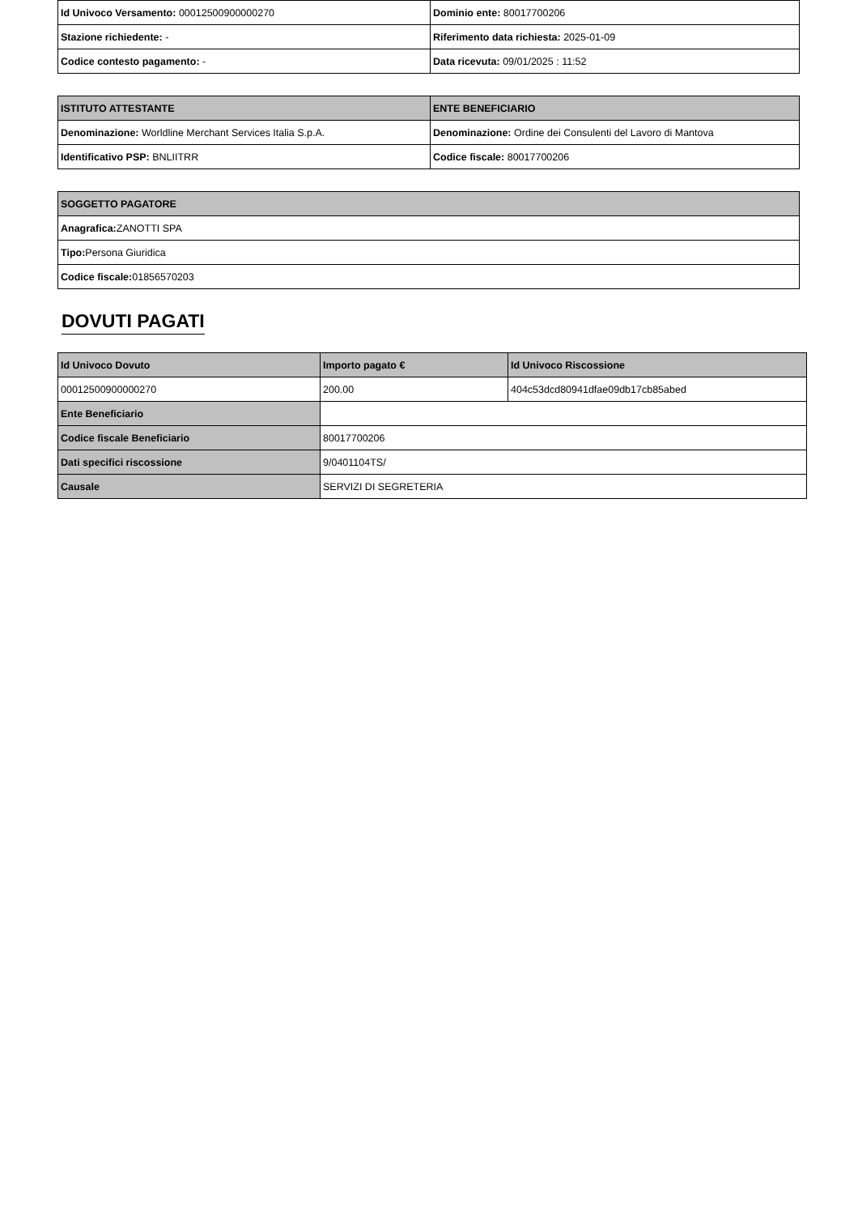| Id Univoco Versamento: 00012500900000270 | Dominio ente: 80017700206 |
| Stazione richiedente: - | Riferimento data richiesta: 2025-01-09 |
| Codice contesto pagamento: - | Data ricevuta: 09/01/2025 : 11:52 |
| ISTITUTO ATTESTANTE | ENTE BENEFICIARIO |
| --- | --- |
| Denominazione: Worldline Merchant Services Italia S.p.A. | Denominazione: Ordine dei Consulenti del Lavoro di Mantova |
| Identificativo PSP: BNLIITRR | Codice fiscale: 80017700206 |
| SOGGETTO PAGATORE |
| --- |
| Anagrafica: ZANOTTI SPA |
| Tipo: Persona Giuridica |
| Codice fiscale: 01856570203 |
DOVUTI PAGATI
| Id Univoco Dovuto | Importo pagato € | Id Univoco Riscossione |
| --- | --- | --- |
| 00012500900000270 | 200.00 | 404c53dcd80941dfae09db17cb85abed |
| Ente Beneficiario | | |
| Codice fiscale Beneficiario | 80017700206 | |
| Dati specifici riscossione | 9/0401104TS/ | |
| Causale | SERVIZI DI SEGRETERIA | |